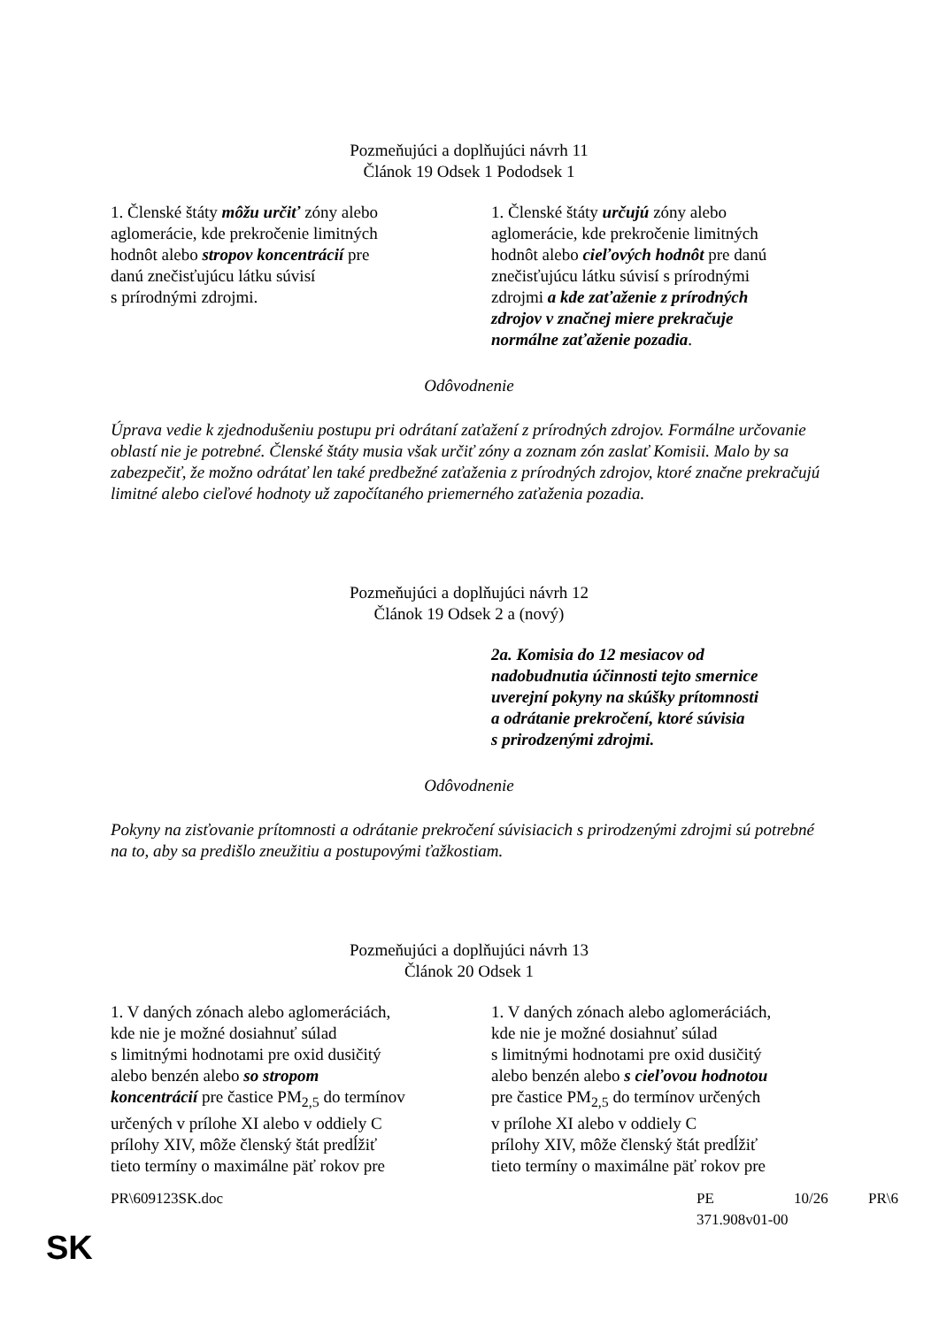Pozmeňujúci a doplňujúci návrh 11
Článok 19 Odsek 1 Pododsek 1
| 1. Členské štáty môžu určiť zóny alebo aglomerácie, kde prekročenie limitných hodnôt alebo stropov koncentrácií pre danú znečisťujúcu látku súvisí s prírodnými zdrojmi. | 1. Členské štáty určujú zóny alebo aglomerácie, kde prekročenie limitných hodnôt alebo cieľových hodnôt pre danú znečisťujúcu látku súvisí s prírodnými zdrojmi a kde zaťaženie z prírodných zdrojov v značnej miere prekračuje normálne zaťaženie pozadia . |
Odôvodnenie
Úprava vedie k zjednodušeniu postupu pri odrátaní zaťažení z prírodných zdrojov. Formálne určovanie oblastí nie je potrebné. Členské štáty musia však určiť zóny a zoznam zón zaslať Komisii. Malo by sa zabezpečiť, že možno odrátať len také predbežné zaťaženia z prírodných zdrojov, ktoré značne prekračujú limitné alebo cieľové hodnoty už započítaného priemerného zaťaženia pozadia.
Pozmeňujúci a doplňujúci návrh 12
Článok 19 Odsek 2 a (nový)
| | 2a. Komisia do 12 mesiacov od nadobudnutia účinnosti tejto smernice uverejní pokyny na skúšky prítomnosti a odrátanie prekročení, ktoré súvisia s prirodzenými zdrojmi. |
Odôvodnenie
Pokyny na zisťovanie prítomnosti a odrátanie prekročení súvisiacich s prirodzenými zdrojmi sú potrebné na to, aby sa predišlo zneužitiu a postupovými ťažkostiam.
Pozmeňujúci a doplňujúci návrh 13
Článok 20 Odsek 1
| 1. V daných zónach alebo aglomeráciách, kde nie je možné dosiahnuť súlad s limitnými hodnotami pre oxid dusičitý alebo benzén alebo so stropom koncentrácií pre častice PM<sub>2,5</sub> do termínov určených v prílohe XI alebo v oddiely C prílohy XIV, môže členský štát predĺžiť tieto termíny o maximálne päť rokov pre | 1. V daných zónach alebo aglomeráciách, kde nie je možné dosiahnuť súlad s limitnými hodnotami pre oxid dusičitý alebo benzén alebo s cieľovou hodnotou pre častice PM<sub>2,5</sub> do termínov určených v prílohe XI alebo v oddiely C prílohy XIV, môže členský štát predĺžiť tieto termíny o maximálne päť rokov pre |
PR\609123SK.doc PE 371.908v01-00 10/26 PR\6
SK